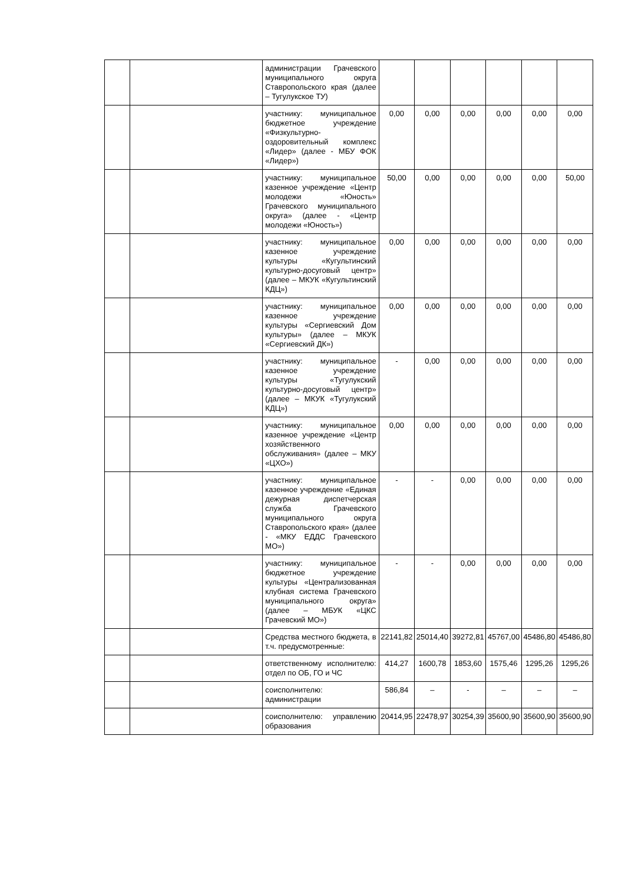| | | администрации Грачевского муниципального округа Ставропольского края (далее – Тугулукское ТУ) | | | | | | |
| | | участнику: муниципальное бюджетное учреждение «Физкультурно-оздоровительный комплекс «Лидер» (далее - МБУ ФОК «Лидер») | 0,00 | 0,00 | 0,00 | 0,00 | 0,00 | 0,00 |
| | | участнику: муниципальное казенное учреждение «Центр молодежи «Юность» Грачевского муниципального округа» (далее - «Центр молодежи «Юность») | 50,00 | 0,00 | 0,00 | 0,00 | 0,00 | 50,00 |
| | | участнику: муниципальное казенное учреждение культуры «Кугультинский культурно-досуговый центр» (далее – МКУК «Кугультинский КДЦ») | 0,00 | 0,00 | 0,00 | 0,00 | 0,00 | 0,00 |
| | | участнику: муниципальное казенное учреждение культуры «Сергиевский Дом культуры» (далее – МКУК «Сергиевский ДК») | 0,00 | 0,00 | 0,00 | 0,00 | 0,00 | 0,00 |
| | | участнику: муниципальное казенное учреждение культуры «Тугулукский культурно-досуговый центр» (далее – МКУК «Тугулукский КДЦ») | - | 0,00 | 0,00 | 0,00 | 0,00 | 0,00 |
| | | участнику: муниципальное казенное учреждение «Центр хозяйственного обслуживания» (далее – МКУ «ЦХО») | 0,00 | 0,00 | 0,00 | 0,00 | 0,00 | 0,00 |
| | | участнику: муниципальное казенное учреждение «Единая дежурная диспетчерская служба Грачевского муниципального округа Ставропольского края» (далее - «МКУ ЕДДС Грачевского МО») | - | - | 0,00 | 0,00 | 0,00 | 0,00 |
| | | участнику: муниципальное бюджетное учреждение культуры «Централизованная клубная система Грачевского муниципального округа» (далее – МБУК «ЦКС Грачевский МО») | - | - | 0,00 | 0,00 | 0,00 | 0,00 |
| | | Средства местного бюджета, в т.ч. предусмотренные: | 22141,82 | 25014,40 | 39272,81 | 45767,00 | 45486,80 | 45486,80 |
| | | ответственному исполнителю: отдел по ОБ, ГО и ЧС | 414,27 | 1600,78 | 1853,60 | 1575,46 | 1295,26 | 1295,26 |
| | | соисполнителю: администрации | 586,84 | – | - | – | – | – |
| | | соисполнителю: управлению образования | 20414,95 | 22478,97 | 30254,39 | 35600,90 | 35600,90 | 35600,90 |